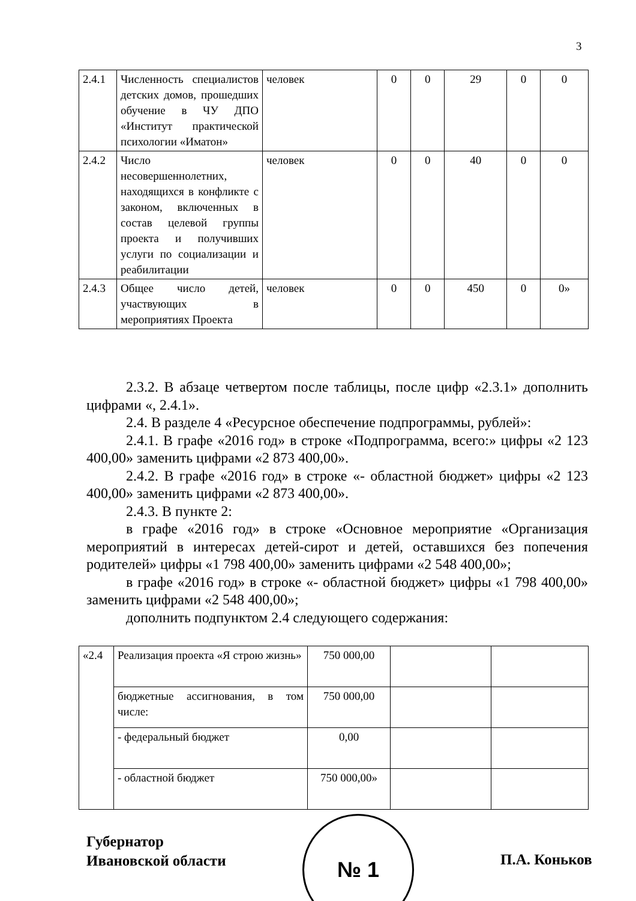3
| 2.4.1 | Численность специалистов детских домов, прошедших обучение в ЧУ ДПО «Институт практической психологии «Иматон» | человек | 0 | 0 | 29 | 0 | 0 |
| 2.4.2 | Число несовершеннолетних, находящихся в конфликте с законом, включенных в состав целевой группы проекта и получивших услуги по социализации и реабилитации | человек | 0 | 0 | 40 | 0 | 0 |
| 2.4.3 | Общее число детей, участвующих в мероприятиях Проекта | человек | 0 | 0 | 450 | 0 | 0» |
2.3.2. В абзаце четвертом после таблицы, после цифр «2.3.1» дополнить цифрами «, 2.4.1».
2.4. В разделе 4 «Ресурсное обеспечение подпрограммы, рублей»:
2.4.1. В графе «2016 год» в строке «Подпрограмма, всего:» цифры «2 123 400,00» заменить цифрами «2 873 400,00».
2.4.2. В графе «2016 год» в строке «- областной бюджет» цифры «2 123 400,00» заменить цифрами «2 873 400,00».
2.4.3. В пункте 2:
в графе «2016 год» в строке «Основное мероприятие «Организация мероприятий в интересах детей-сирот и детей, оставшихся без попечения родителей» цифры «1 798 400,00» заменить цифрами «2 548 400,00»;
в графе «2016 год» в строке «- областной бюджет» цифры «1 798 400,00» заменить цифрами «2 548 400,00»;
дополнить подпунктом 2.4 следующего содержания:
| «2.4 | Реализация проекта «Я строю жизнь» | 750 000,00 | | |
| | бюджетные ассигнования, в том числе: | 750 000,00 | | |
| | - федеральный бюджет | 0,00 | | |
| | - областной бюджет | 750 000,00» | | |
Губернатор
Ивановской области
№ 1
П.А. Коньков